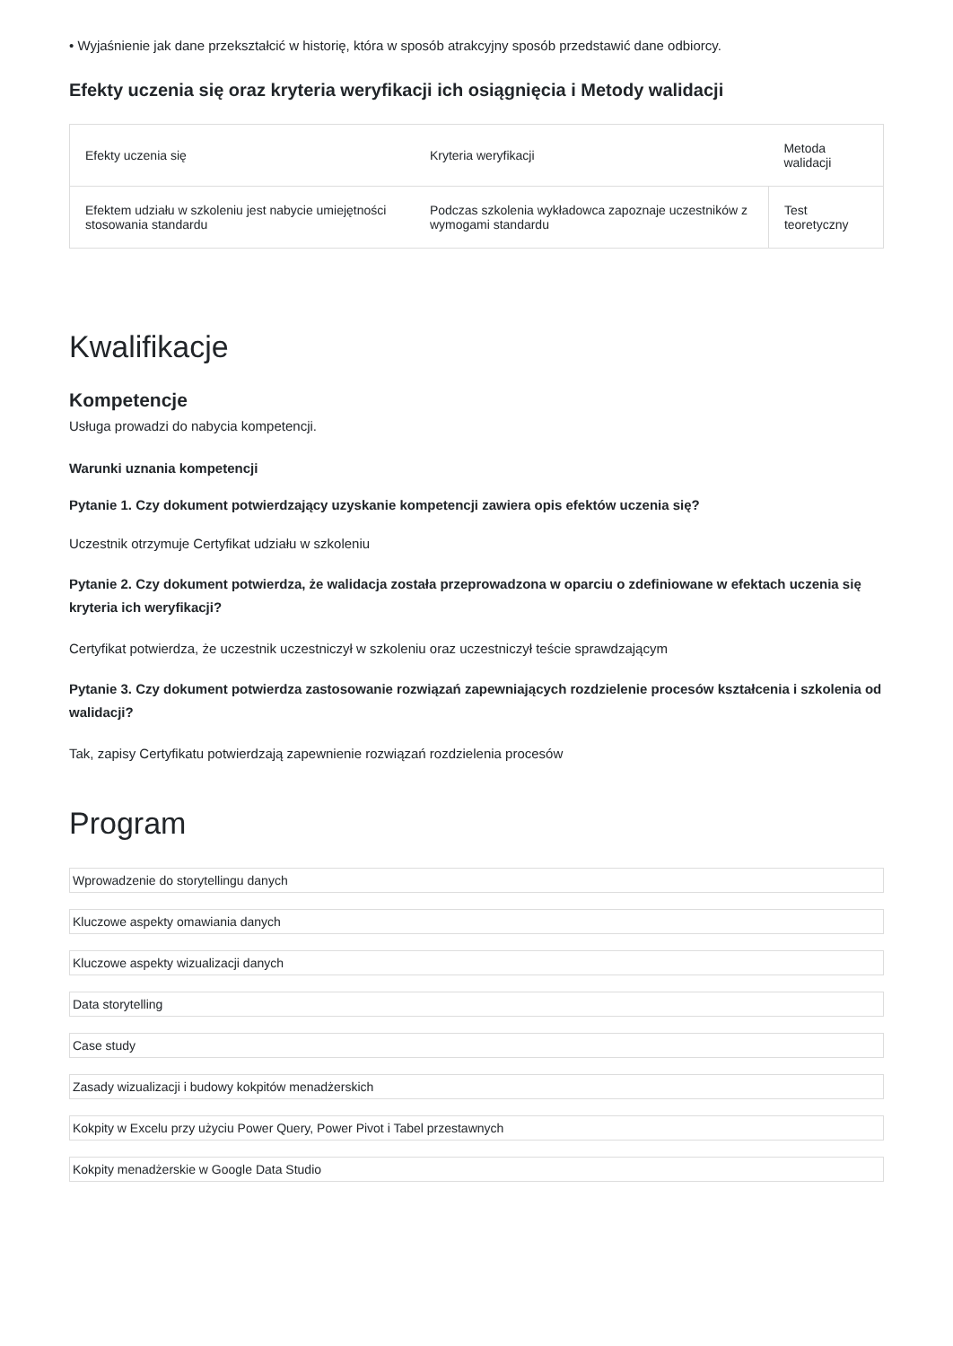• Wyjaśnienie jak dane przekształcić w historię, która w sposób atrakcyjny sposób przedstawić dane odbiorcy.
Efekty uczenia się oraz kryteria weryfikacji ich osiągnięcia i Metody walidacji
| Efekty uczenia się | Kryteria weryfikacji | Metoda walidacji |
| --- | --- | --- |
| Efektem udziału w szkoleniu jest nabycie umiejętności stosowania standardu | Podczas szkolenia wykładowca zapoznaje uczestników z wymogami standardu | Test teoretyczny |
Kwalifikacje
Kompetencje
Usługa prowadzi do nabycia kompetencji.
Warunki uznania kompetencji
Pytanie 1. Czy dokument potwierdzający uzyskanie kompetencji zawiera opis efektów uczenia się?
Uczestnik otrzymuje Certyfikat udziału w szkoleniu
Pytanie 2. Czy dokument potwierdza, że walidacja została przeprowadzona w oparciu o zdefiniowane w efektach uczenia się kryteria ich weryfikacji?
Certyfikat potwierdza, że uczestnik uczestniczył w szkoleniu oraz uczestniczył teście sprawdzającym
Pytanie 3. Czy dokument potwierdza zastosowanie rozwiązań zapewniających rozdzielenie procesów kształcenia i szkolenia od walidacji?
Tak, zapisy Certyfikatu potwierdzają zapewnienie rozwiązań rozdzielenia procesów
Program
Wprowadzenie do storytellingu danych
Kluczowe aspekty omawiania danych
Kluczowe aspekty wizualizacji danych
Data storytelling
Case study
Zasady wizualizacji i budowy kokpitów menadżerskich
Kokpity w Excelu przy użyciu Power Query, Power Pivot i Tabel przestawnych
Kokpity menadżerskie w Google Data Studio